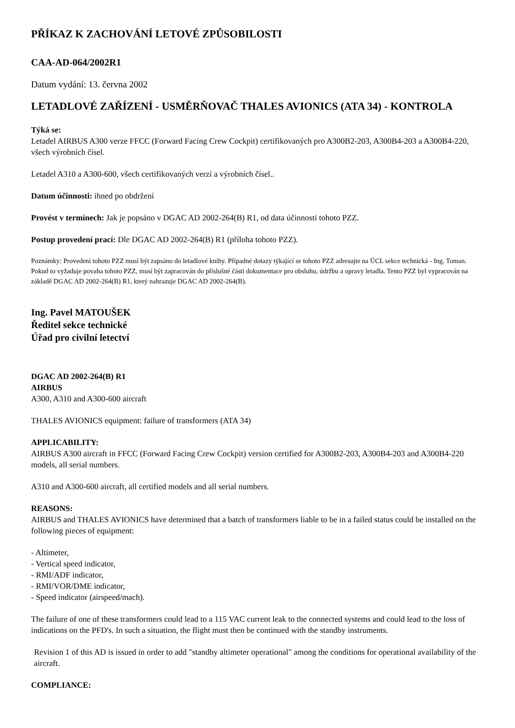PŘÍKAZ K ZACHOVÁNÍ LETOVÉ ZPŮSOBILOSTI
CAA-AD-064/2002R1
Datum vydání: 13. června 2002
LETADLOVÉ ZAŘÍZENÍ - USMĚRŇOVAČ THALES AVIONICS (ATA 34) - KONTROLA
Týká se:
Letadel AIRBUS A300 verze FFCC (Forward Facing Crew Cockpit) certifikovaných pro A300B2-203, A300B4-203 a A300B4-220, všech výrobních čísel.
Letadel A310 a A300-600, všech certifikovaných verzí a výrobních čísel..
Datum účinnosti: ihned po obdržení
Provést v termínech: Jak je popsáno v DGAC AD 2002-264(B) R1, od data účinnosti tohoto PZZ.
Postup provedení prací: Dle DGAC AD 2002-264(B) R1 (příloha tohoto PZZ).
Poznámky: Provedení tohoto PZZ musí být zapsáno do letadlové knihy. Případné dotazy týkající se tohoto PZZ adresujte na ÚCL sekce technická - Ing. Toman. Pokud to vyžaduje povaha tohoto PZZ, musí být zapracován do příslušné části dokumentace pro obsluhu, údržbu a opravy letadla. Tento PZZ byl vypracován na základě DGAC AD 2002-264(B) R1, který nahrazuje DGAC AD 2002-264(B).
Ing. Pavel MATOUŠEK
Ředitel sekce technické
Úřad pro civilní letectví
DGAC AD 2002-264(B) R1
AIRBUS
A300, A310 and A300-600 aircraft
THALES AVIONICS equipment: failure of transformers (ATA 34)
APPLICABILITY:
AIRBUS A300 aircraft in FFCC (Forward Facing Crew Cockpit) version certified for A300B2-203, A300B4-203 and A300B4-220 models, all serial numbers.
A310 and A300-600 aircraft, all certified models and all serial numbers.
REASONS:
AIRBUS and THALES AVIONICS have determined that a batch of transformers liable to be in a failed status could be installed on the following pieces of equipment:
- Altimeter,
- Vertical speed indicator,
- RMI/ADF indicator,
- RMI/VOR/DME indicator,
- Speed indicator (airspeed/mach).
The failure of one of these transformers could lead to a 115 VAC current leak to the connected systems and could lead to the loss of indications on the PFD's. In such a situation, the flight must then be continued with the standby instruments.
Revision 1 of this AD is issued in order to add "standby altimeter operational" among the conditions for operational availability of the aircraft.
COMPLIANCE: